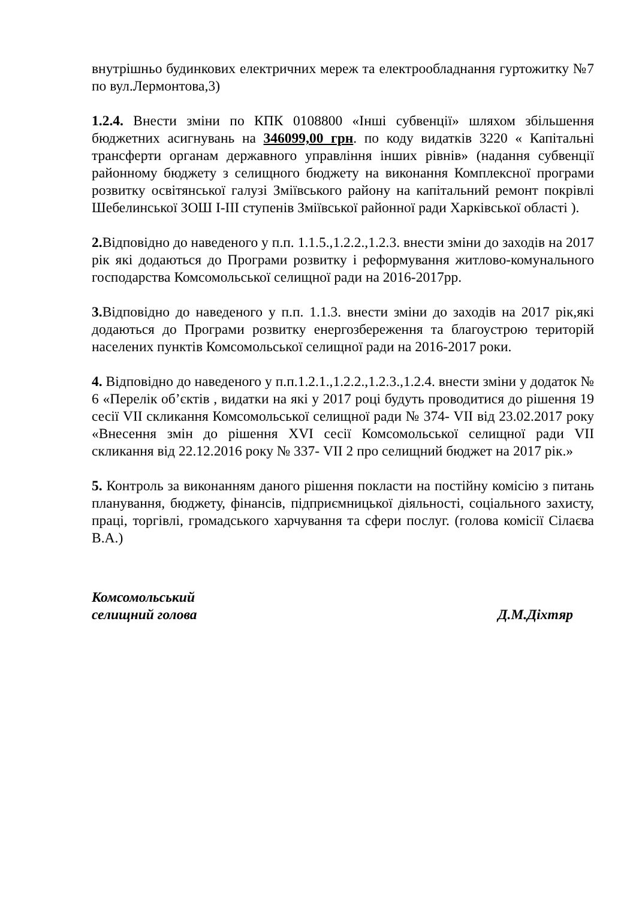внутрішньо будинкових електричних мереж та електрообладнання гуртожитку №7 по вул.Лермонтова,3)
1.2.4. Внести зміни по КПК 0108800 «Інші субвенції» шляхом збільшення бюджетних асигнувань на 346099,00 грн. по коду видатків 3220 « Капітальні трансферти органам державного управління інших рівнів» (надання субвенції районному бюджету з селищного бюджету на виконання Комплексної програми розвитку освітянської галузі Зміївського району на капітальний ремонт покрівлі Шебелинської ЗОШ I-III ступенів Зміївської районної ради Харківської області ).
2. Відповідно до наведеного у п.п. 1.1.5.,1.2.2.,1.2.3. внести зміни до заходів на 2017 рік які додаються до Програми розвитку і реформування житлово-комунального господарства Комсомольської селищної ради на 2016-2017рр.
3. Відповідно до наведеного у п.п. 1.1.3. внести зміни до заходів на 2017 рік,які додаються до Програми розвитку енергозбереження та благоустрою територій населених пунктів Комсомольської селищної ради на 2016-2017 роки.
4. Відповідно до наведеного у п.п.1.2.1.,1.2.2.,1.2.3.,1.2.4. внести зміни у додаток № 6 «Перелік об’єктів , видатки на які у 2017 році будуть проводитися до рішення 19 сесії VII скликання Комсомольської селищної ради № 374- VII від 23.02.2017 року «Внесення змін до рішення XVI сесії Комсомольської селищної ради VII скликання від 22.12.2016 року № 337- VII 2 про селищний бюджет на 2017 рік.»
5. Контроль за виконанням даного рішення покласти на постійну комісію з питань планування, бюджету, фінансів, підприємницької діяльності, соціального захисту, праці, торгівлі, громадського харчування та сфери послуг. (голова комісії Сілаєва В.А.)
Комсомольський
селищний голова Д.М.Діхтяр